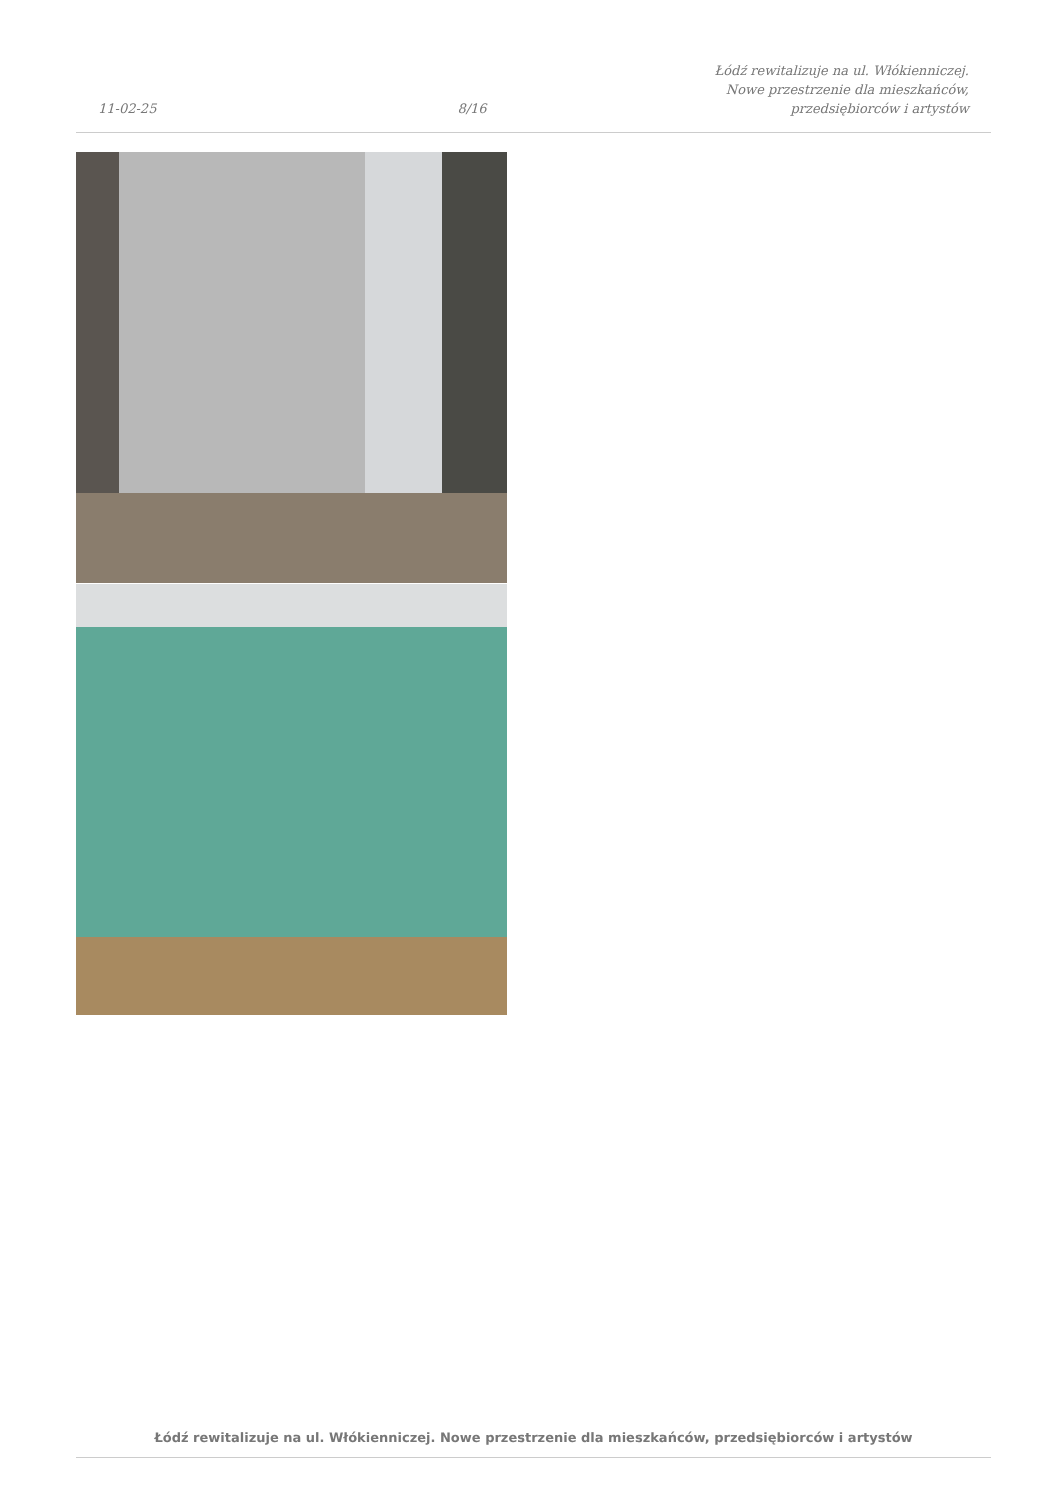11-02-25
8/16
Łódź rewitalizuje na ul. Włókienniczej.
Nowe przestrzenie dla mieszkańców,
przedsiębiorców i artystów
Łódź rewitalizuje na ul. Włókienniczej. Nowe przestrzenie dla mieszkańców, przedsiębiorców i artystów